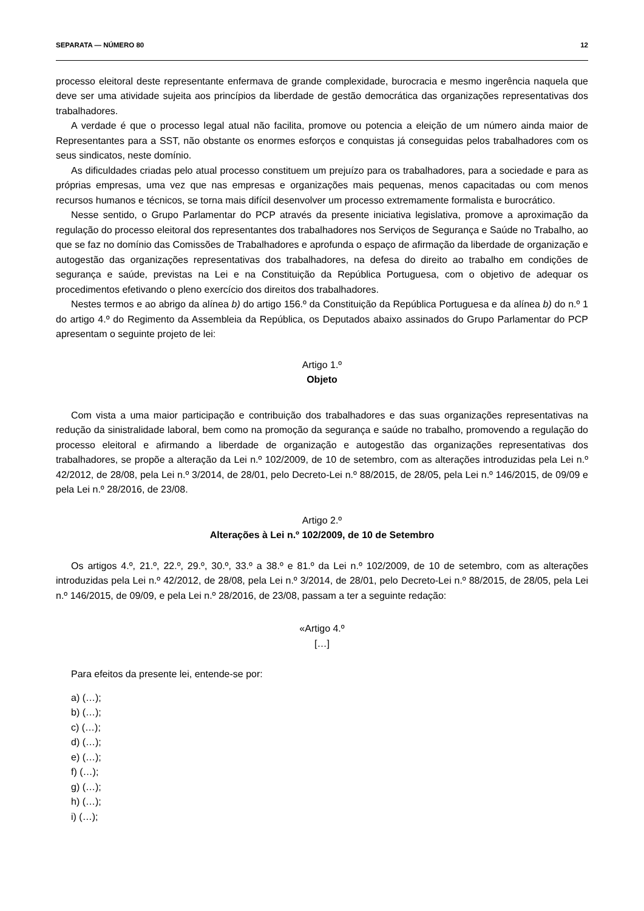SEPARATA — NÚMERO 80 12
processo eleitoral deste representante enfermava de grande complexidade, burocracia e mesmo ingerência naquela que deve ser uma atividade sujeita aos princípios da liberdade de gestão democrática das organizações representativas dos trabalhadores.
A verdade é que o processo legal atual não facilita, promove ou potencia a eleição de um número ainda maior de Representantes para a SST, não obstante os enormes esforços e conquistas já conseguidas pelos trabalhadores com os seus sindicatos, neste domínio.
As dificuldades criadas pelo atual processo constituem um prejuízo para os trabalhadores, para a sociedade e para as próprias empresas, uma vez que nas empresas e organizações mais pequenas, menos capacitadas ou com menos recursos humanos e técnicos, se torna mais difícil desenvolver um processo extremamente formalista e burocrático.
Nesse sentido, o Grupo Parlamentar do PCP através da presente iniciativa legislativa, promove a aproximação da regulação do processo eleitoral dos representantes dos trabalhadores nos Serviços de Segurança e Saúde no Trabalho, ao que se faz no domínio das Comissões de Trabalhadores e aprofunda o espaço de afirmação da liberdade de organização e autogestão das organizações representativas dos trabalhadores, na defesa do direito ao trabalho em condições de segurança e saúde, previstas na Lei e na Constituição da República Portuguesa, com o objetivo de adequar os procedimentos efetivando o pleno exercício dos direitos dos trabalhadores.
Nestes termos e ao abrigo da alínea b) do artigo 156.º da Constituição da República Portuguesa e da alínea b) do n.º 1 do artigo 4.º do Regimento da Assembleia da República, os Deputados abaixo assinados do Grupo Parlamentar do PCP apresentam o seguinte projeto de lei:
Artigo 1.º
Objeto
Com vista a uma maior participação e contribuição dos trabalhadores e das suas organizações representativas na redução da sinistralidade laboral, bem como na promoção da segurança e saúde no trabalho, promovendo a regulação do processo eleitoral e afirmando a liberdade de organização e autogestão das organizações representativas dos trabalhadores, se propõe a alteração da Lei n.º 102/2009, de 10 de setembro, com as alterações introduzidas pela Lei n.º 42/2012, de 28/08, pela Lei n.º 3/2014, de 28/01, pelo Decreto-Lei n.º 88/2015, de 28/05, pela Lei n.º 146/2015, de 09/09 e pela Lei n.º 28/2016, de 23/08.
Artigo 2.º
Alterações à Lei n.º 102/2009, de 10 de Setembro
Os artigos 4.º, 21.º, 22.º, 29.º, 30.º, 33.º a 38.º e 81.º da Lei n.º 102/2009, de 10 de setembro, com as alterações introduzidas pela Lei n.º 42/2012, de 28/08, pela Lei n.º 3/2014, de 28/01, pelo Decreto-Lei n.º 88/2015, de 28/05, pela Lei n.º 146/2015, de 09/09, e pela Lei n.º 28/2016, de 23/08, passam a ter a seguinte redação:
«Artigo 4.º
[…]
Para efeitos da presente lei, entende-se por:
a) (…);
b) (…);
c) (…);
d) (…);
e) (…);
f) (…);
g) (…);
h) (…);
i) (…);